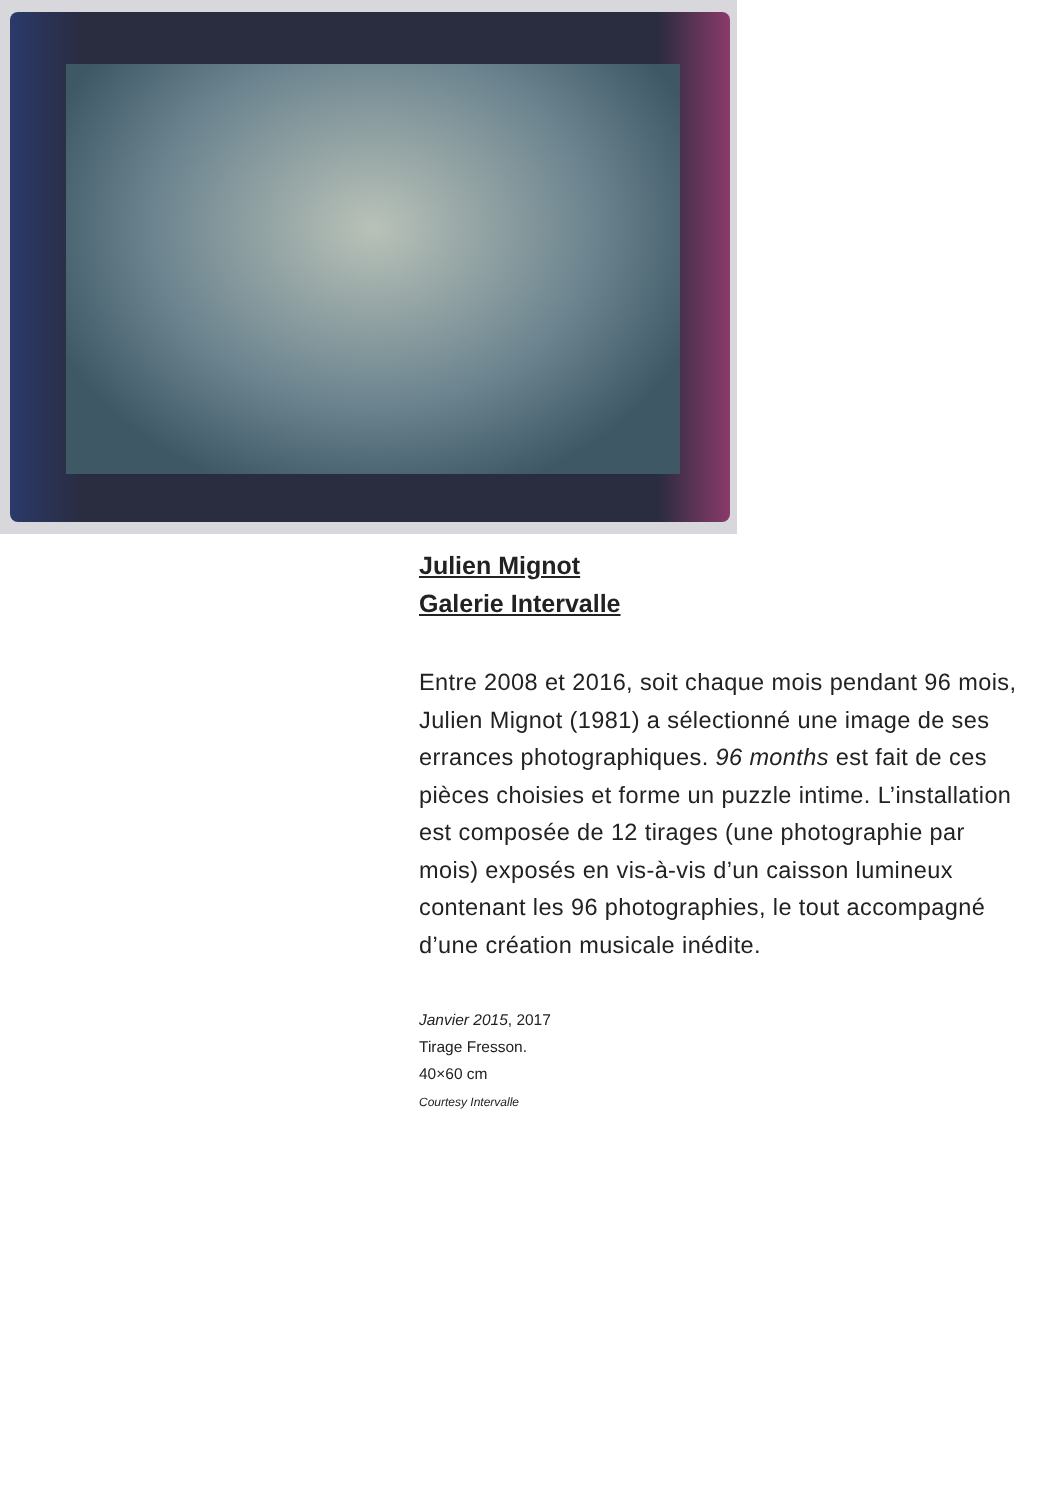Julien Mignot
Galerie Intervalle
Entre 2008 et 2016, soit chaque mois pendant 96 mois, Julien Mignot (1981) a sélectionné une image de ses errances photographiques. 96 months est fait de ces pièces choisies et forme un puzzle intime. L’installation est composée de 12 tirages (une photographie par mois) exposés en vis-à-vis d’un caisson lumineux contenant les 96 photographies, le tout accompagné d’une création musicale inédite.
Janvier 2015, 2017
Tirage Fresson.
40×60 cm
Courtesy Intervalle